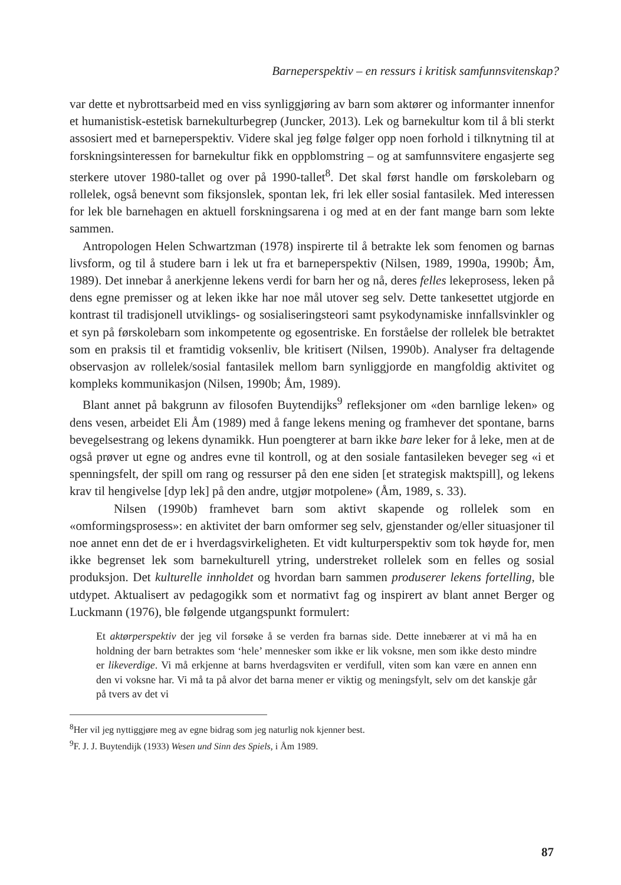Barneperspektiv – en ressurs i kritisk samfunnsvitenskap?
var dette et nybrottsarbeid med en viss synliggjøring av barn som aktører og informanter innenfor et humanistisk-estetisk barnekulturbegrep (Juncker, 2013). Lek og barnekultur kom til å bli sterkt assosiert med et barneperspektiv. Videre skal jeg følge følger opp noen forhold i tilknytning til at forskningsinteressen for barnekultur fikk en oppblomstring – og at samfunnsvitere engasjerte seg sterkere utover 1980-tallet og over på 1990-tallet<sup>8</sup>. Det skal først handle om førskolebarn og rollelek, også benevnt som fiksjonslek, spontan lek, fri lek eller sosial fantasilek. Med interessen for lek ble barnehagen en aktuell forskningsarena i og med at en der fant mange barn som lekte sammen.
Antropologen Helen Schwartzman (1978) inspirerte til å betrakte lek som fenomen og barnas livsform, og til å studere barn i lek ut fra et barneperspektiv (Nilsen, 1989, 1990a, 1990b; Åm, 1989). Det innebar å anerkjenne lekens verdi for barn her og nå, deres felles lekeprosess, leken på dens egne premisser og at leken ikke har noe mål utover seg selv. Dette tankesettet utgjorde en kontrast til tradisjonell utviklings- og sosialiseringsteori samt psykodynamiske innfallsvinkler og et syn på førskolebarn som inkompetente og egosentriske. En forståelse der rollelek ble betraktet som en praksis til et framtidig voksenliv, ble kritisert (Nilsen, 1990b). Analyser fra deltagende observasjon av rollelek/sosial fantasilek mellom barn synliggjorde en mangfoldig aktivitet og kompleks kommunikasjon (Nilsen, 1990b; Åm, 1989).
Blant annet på bakgrunn av filosofen Buytendijks<sup>9</sup> refleksjoner om «den barnlige leken» og dens vesen, arbeidet Eli Åm (1989) med å fange lekens mening og framhever det spontane, barns bevegelsestrang og lekens dynamikk. Hun poengterer at barn ikke bare leker for å leke, men at de også prøver ut egne og andres evne til kontroll, og at den sosiale fantasileken beveger seg «i et spenningsfelt, der spill om rang og ressurser på den ene siden [et strategisk maktspill], og lekens krav til hengivelse [dyp lek] på den andre, utgjør motpolene» (Åm, 1989, s. 33).
Nilsen (1990b) framhevet barn som aktivt skapende og rollelek som en «omformingsprosess»: en aktivitet der barn omformer seg selv, gjenstander og/eller situasjoner til noe annet enn det de er i hverdagsvirkeligheten. Et vidt kulturperspektiv som tok høyde for, men ikke begrenset lek som barnekulturell ytring, understreket rollelek som en felles og sosial produksjon. Det kulturelle innholdet og hvordan barn sammen produserer lekens fortelling, ble utdypet. Aktualisert av pedagogikk som et normativt fag og inspirert av blant annet Berger og Luckmann (1976), ble følgende utgangspunkt formulert:
Et aktørperspektiv der jeg vil forsøke å se verden fra barnas side. Dette innebærer at vi må ha en holdning der barn betraktes som ‘hele’ mennesker som ikke er lik voksne, men som ikke desto mindre er likeverdige. Vi må erkjenne at barns hverdagsviten er verdifull, viten som kan være en annen enn den vi voksne har. Vi må ta på alvor det barna mener er viktig og meningsfylt, selv om det kanskje går på tvers av det vi
<sup>8</sup> Her vil jeg nyttiggjøre meg av egne bidrag som jeg naturlig nok kjenner best.
<sup>9</sup>F. J. J. Buytendijk (1933) Wesen und Sinn des Spiels, i Åm 1989.
87